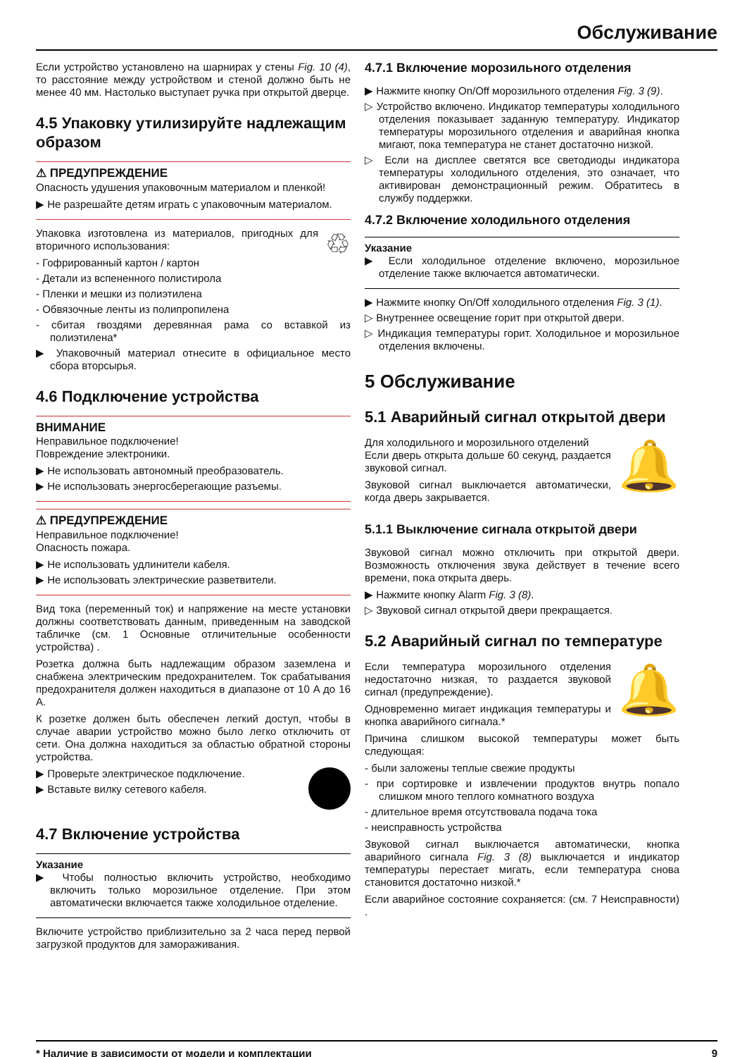Обслуживание
Если устройство установлено на шарнирах у стены Fig. 10 (4), то расстояние между устройством и стеной должно быть не менее 40 мм. Настолько выступает ручка при открытой дверце.
4.5 Упаковку утилизируйте надле­жащим образом
⚠ ПРЕДУПРЕЖДЕНИЕ
Опасность удушения упаковочным материалом и пленкой!
▶ Не разрешайте детям играть с упаковочным мате­риалом.
♲ Упаковка изготовлена из материалов, пригодных для вторичного использования:
- Гофрированный картон / картон
- Детали из вспененного полистирола
- Пленки и мешки из полиэтилена
- Обвязочные ленты из полипропилена
- сбитая гвоздями деревянная рама со вставкой из полиэтилена*
▶ Упаковочный материал отнесите в официальное место сбора вторсырья.
4.6 Подключение устройства
ВНИМАНИЕ
Неправильное подключение!
Повреждение электроники.
▶ Не использовать автономный преобразователь.
▶ Не использовать энергосберегающие разъемы.
⚠ ПРЕДУПРЕЖДЕНИЕ
Неправильное подключение!
Опасность пожара.
▶ Не использовать удлинители кабеля.
▶ Не использовать электрические разветвители.
Вид тока (переменный ток) и напряжение на месте уста­новки должны соответствовать данным, приведенным на заводской табличке (см. 1 Основные отличительные особенности устройства) .
Розетка должна быть надлежащим образом заземлена и снабжена электрическим предохранителем. Ток срабаты­вания предохранителя должен находиться в диапазоне от 10 A до 16 A.
К розетке должен быть обеспечен легкий доступ, чтобы в случае аварии устройство можно было легко отключить от сети. Она должна находиться за областью обратной стороны устройства.
▶ Проверьте электрическое подключение.
▶ Вставьте вилку сетевого кабеля.
4.7 Включение устройства
Указание
▶ Чтобы полностью включить устройство, необходимо включить только морозильное отделение. При этом автоматически включается также холодильное отде­ление.
Включите устройство приблизительно за 2 часа перед первой загрузкой продуктов для замораживания.
4.7.1 Включение морозильного отделения
▶ Нажмите кнопку On/Off морозильного отделения Fig. 3 (9).
▷ Устройство включено. Индикатор температуры холо­дильного отделения показывает заданную температуру. Индикатор температуры морозильного отделения и аварийная кнопка мигают, пока температура не станет достаточно низкой.
▷ Если на дисплее светятся все светодиоды индикатора температуры холодильного отделения, это означает, что активирован демонстрационный режим. Обратитесь в службу поддержки.
4.7.2 Включение холодильного отделения
Указание
▶ Если холодильное отделение включено, морозильное отделение также включается автоматически.
▶ Нажмите кнопку On/Off холодильного отделения Fig. 3 (1).
▷ Внутреннее освещение горит при открытой двери.
▷ Индикация температуры горит. Холодильное и моро­зильное отделения включены.
5 Обслуживание
5.1 Аварийный сигнал открытой двери
🔔 Для холодильного и морозильного отделений
Если дверь открыта дольше 60 секунд, раздается звуковой сигнал.
Звуковой сигнал выключается автоматически, когда дверь закрывается.
5.1.1 Выключение сигнала открытой двери
Звуковой сигнал можно отключить при открытой двери. Возможность отключения звука действует в течение всего времени, пока открыта дверь.
▶ Нажмите кнопку Alarm Fig. 3 (8).
▷ Звуковой сигнал открытой двери прекращается.
5.2 Аварийный сигнал по темпера­туре
🔔 Если температура морозильного отделения недостаточно низкая, то раздается звуковой сигнал (предупреждение).
Одновременно мигает индикация температуры и кнопка аварийного сигнала.*
Причина слишком высокой температуры может быть следующая:
- были заложены теплые свежие продукты
- при сортировке и извлечении продуктов внутрь попало слишком много теплого комнатного воздуха
- длительное время отсутствовала подача тока
- неисправность устройства
Звуковой сигнал выключается автоматически, кнопка аварийного сигнала Fig. 3 (8) выключается и индикатор температуры перестает мигать, если температура снова становится достаточно низкой.*
Если аварийное состояние сохраняется: (см. 7 Неисправ­ности) .
* Наличие в зависимости от модели и комплектации 9